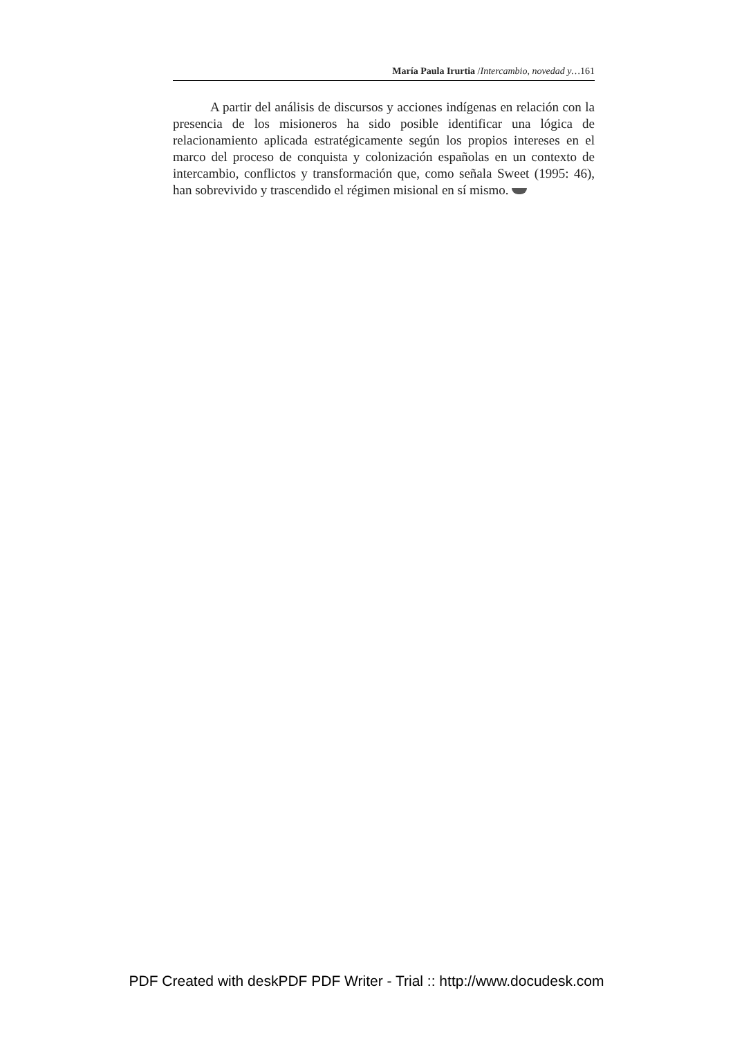María Paula Irurtia /Intercambio, novedad y…161
A partir del análisis de discursos y acciones indígenas en relación con la presencia de los misioneros ha sido posible identificar una lógica de relacionamiento aplicada estratégicamente según los propios intereses en el marco del proceso de conquista y colonización españolas en un contexto de intercambio, conflictos y transformación que, como señala Sweet (1995: 46), han sobrevivido y trascendido el régimen misional en sí mismo.
PDF Created with deskPDF PDF Writer - Trial :: http://www.docudesk.com